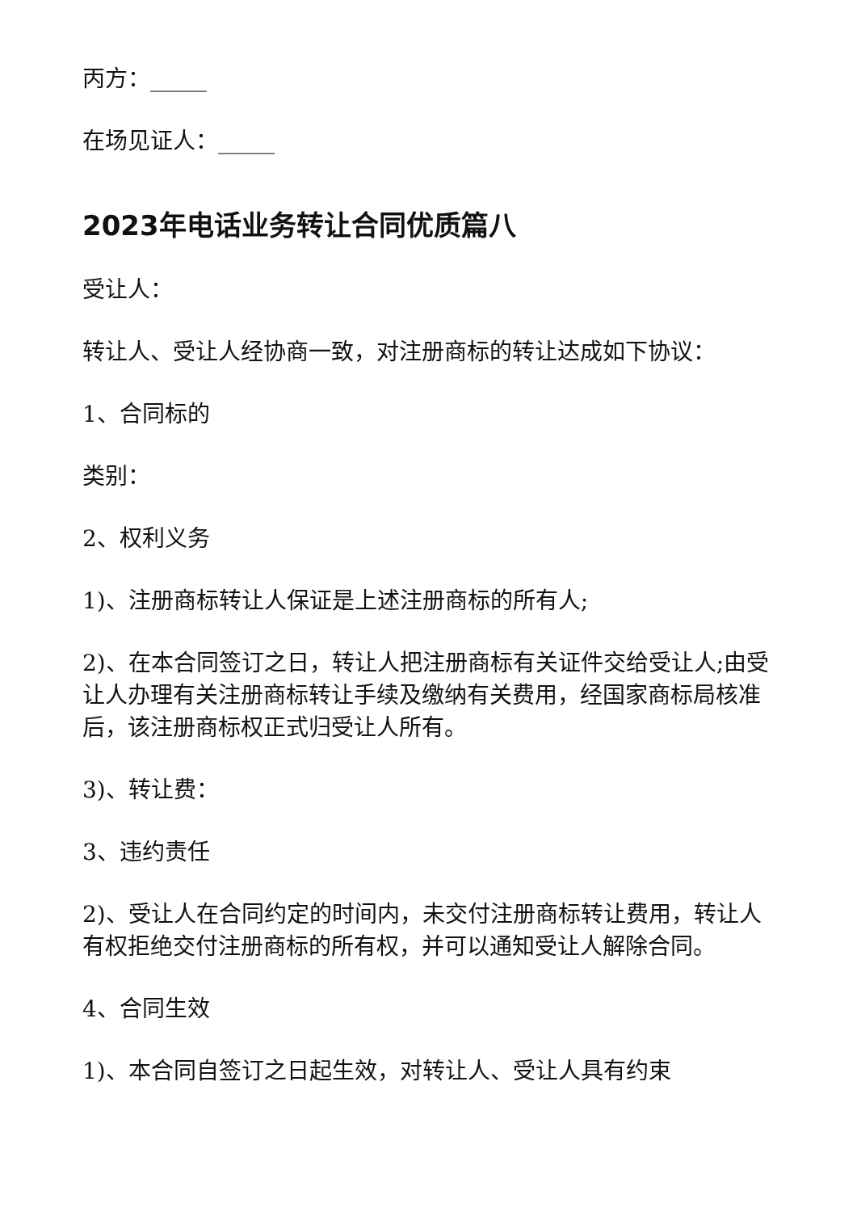丙方：_____
在场见证人：_____
2023年电话业务转让合同优质篇八
受让人：
转让人、受让人经协商一致，对注册商标的转让达成如下协议：
1、合同标的
类别：
2、权利义务
1)、注册商标转让人保证是上述注册商标的所有人;
2)、在本合同签订之日，转让人把注册商标有关证件交给受让人;由受让人办理有关注册商标转让手续及缴纳有关费用，经国家商标局核准后，该注册商标权正式归受让人所有。
3)、转让费：
3、违约责任
2)、受让人在合同约定的时间内，未交付注册商标转让费用，转让人有权拒绝交付注册商标的所有权，并可以通知受让人解除合同。
4、合同生效
1)、本合同自签订之日起生效，对转让人、受让人具有约束